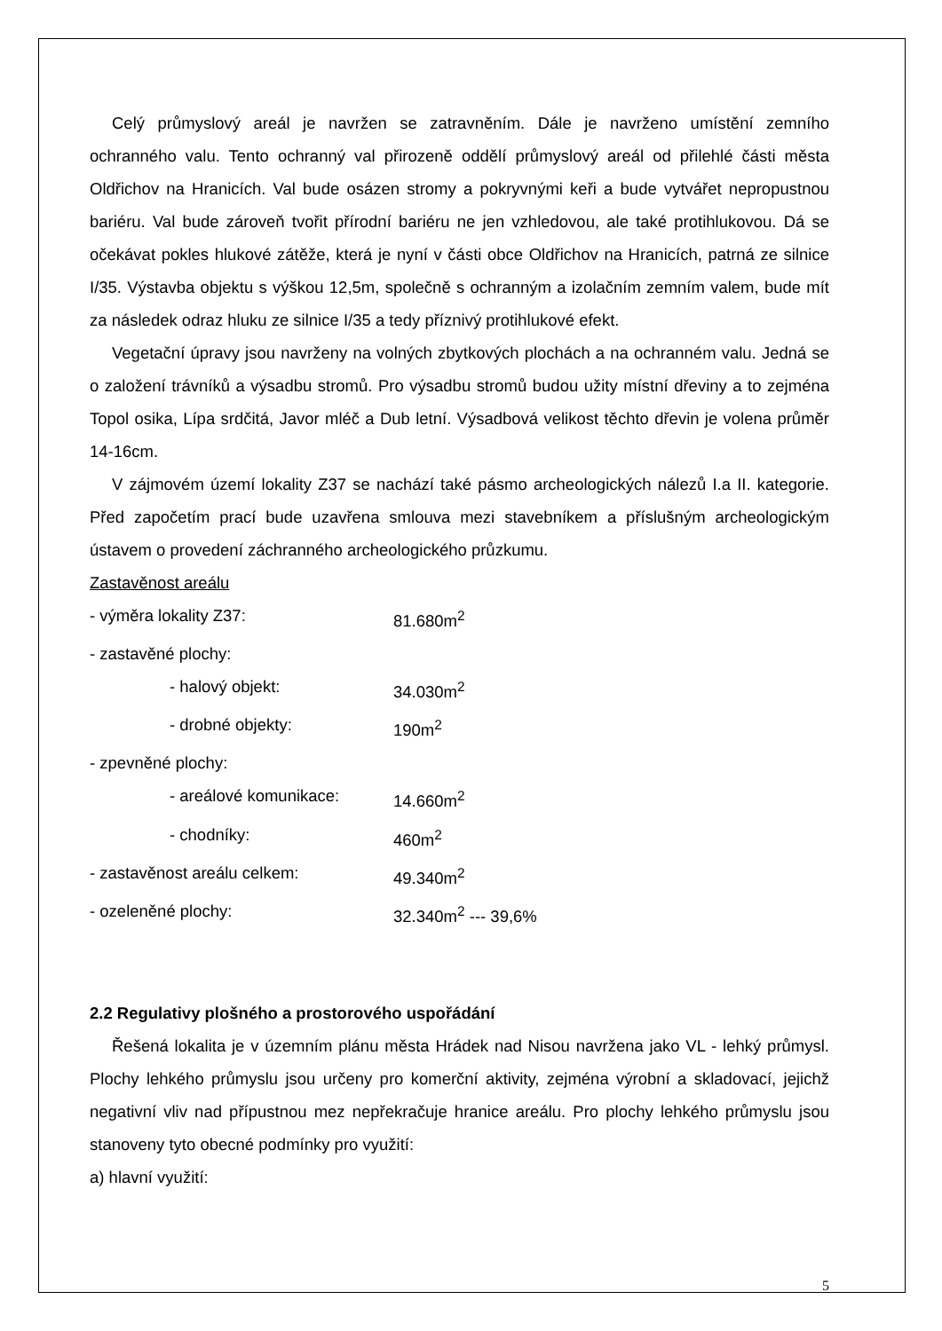Celý průmyslový areál je navržen se zatravněním. Dále je navrženo umístění zemního ochranného valu. Tento ochranný val přirozeně oddělí průmyslový areál od přilehlé části města Oldřichov na Hranicích. Val bude osázen stromy a pokryvnými keři a bude vytvářet nepropustnou bariéru. Val bude zároveň tvořit přírodní bariéru ne jen vzhledovou, ale také protihlukovou. Dá se očekávat pokles hlukové zátěže, která je nyní v části obce Oldřichov na Hranicích, patrná ze silnice I/35. Výstavba objektu s výškou 12,5m, společně s ochranným a izolačním zemním valem, bude mít za následek odraz hluku ze silnice I/35 a tedy příznivý protihlukové efekt.
Vegetační úpravy jsou navrženy na volných zbytkových plochách a na ochranném valu. Jedná se o založení trávníků a výsadbu stromů. Pro výsadbu stromů budou užity místní dřeviny a to zejména Topol osika, Lípa srdčitá, Javor mléč a Dub letní. Výsadbová velikost těchto dřevin je volena průměr 14-16cm.
V zájmovém území lokality Z37 se nachází také pásmo archeologických nálezů I.a II. kategorie. Před započetím prací bude uzavřena smlouva mezi stavebníkem a příslušným archeologickým ústavem o provedení záchranného archeologického průzkumu.
Zastavěnost areálu
| - výměra lokality Z37: | 81.680m<sup>2</sup> |
| - zastavěné plochy: | |
| - halový objekt: | 34.030m<sup>2</sup> |
| - drobné objekty: | 190m<sup>2</sup> |
| - zpevněné plochy: | |
| - areálové komunikace: | 14.660m<sup>2</sup> |
| - chodníky: | 460m<sup>2</sup> |
| - zastavěnost areálu celkem: | 49.340m<sup>2</sup> |
| - ozeleněné plochy: | 32.340m<sup>2</sup> --- 39,6% |
2.2 Regulativy plošného a prostorového uspořádání
Řešená lokalita je v územním plánu města Hrádek nad Nisou navržena jako VL - lehký průmysl. Plochy lehkého průmyslu jsou určeny pro komerční aktivity, zejména výrobní a skladovací, jejichž negativní vliv nad přípustnou mez nepřekračuje hranice areálu. Pro plochy lehkého průmyslu jsou stanoveny tyto obecné podmínky pro využití:
a) hlavní využití:
5